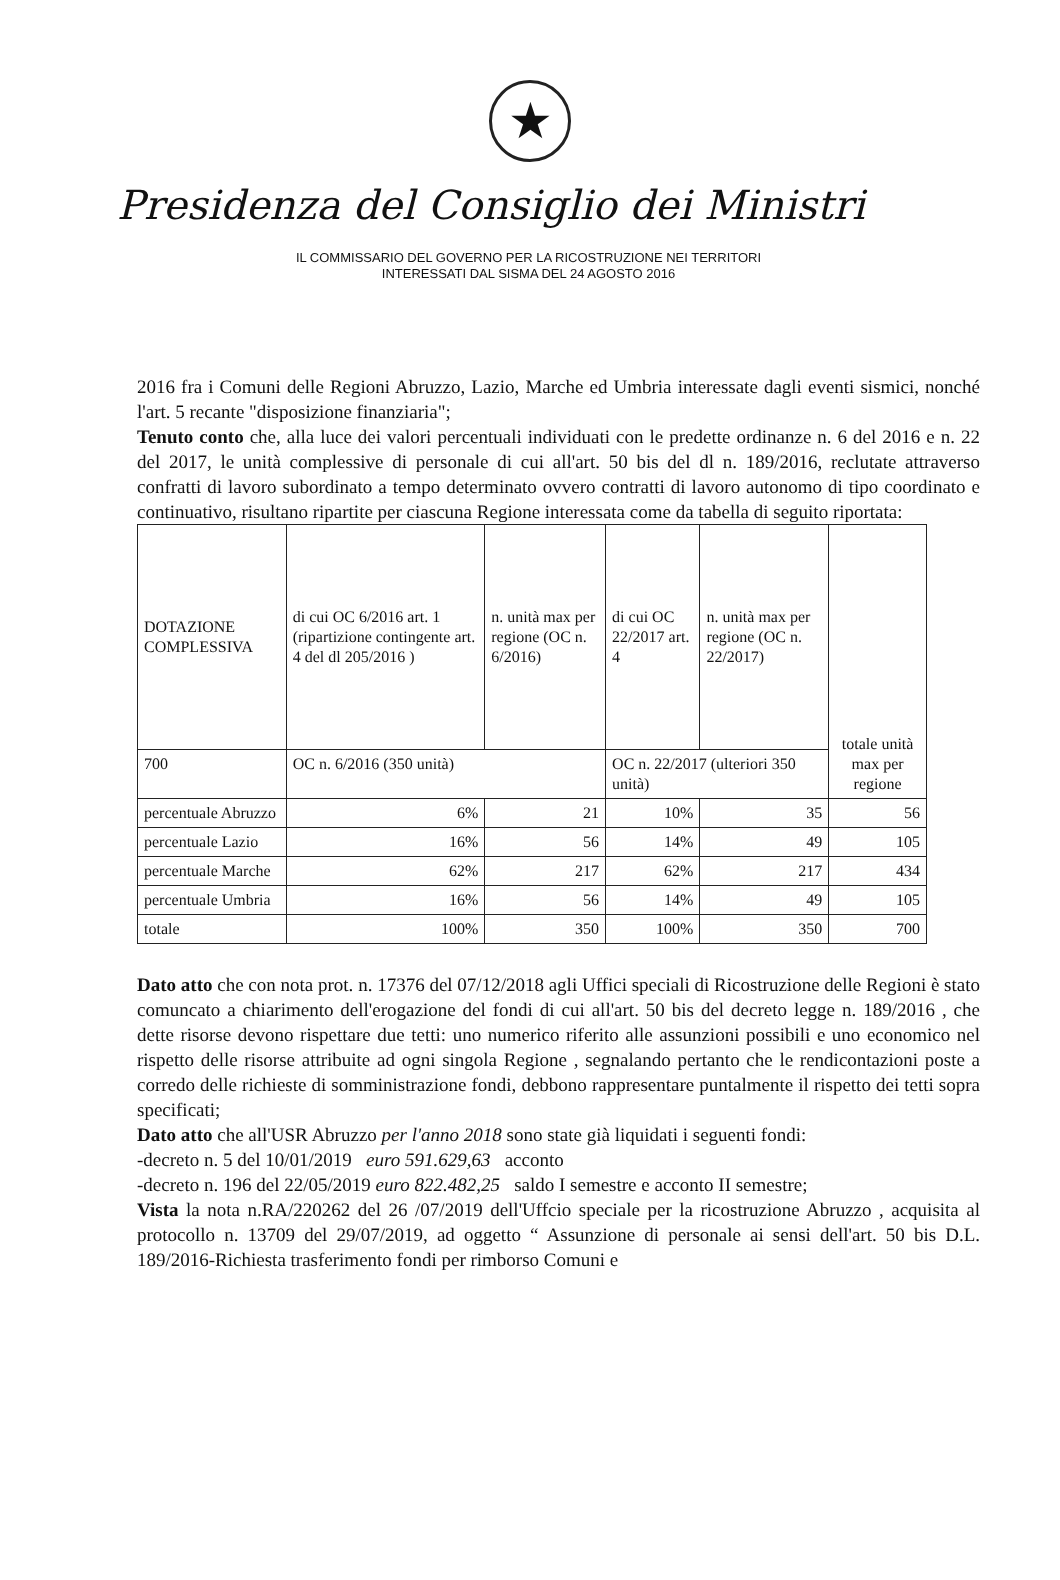★
Presidenza del Consiglio dei Ministri
IL COMMISSARIO DEL GOVERNO PER LA RICOSTRUZIONE NEI TERRITORI
INTERESSATI DAL SISMA DEL 24 AGOSTO 2016
2016 fra i Comuni delle Regioni Abruzzo, Lazio, Marche ed Umbria interessate dagli eventi sismici, nonché l'art. 5 recante "disposizione finanziaria";
Tenuto conto che, alla luce dei valori percentuali individuati con le predette ordinanze n. 6 del 2016 e n. 22 del 2017, le unità complessive di personale di cui all'art. 50 bis del dl n. 189/2016, reclutate attraverso confratti di lavoro subordinato a tempo determinato ovvero contratti di lavoro autonomo di tipo coordinato e continuativo, risultano ripartite per ciascuna Regione interessata come da tabella di seguito riportata:
| DOTAZIONE COMPLESSIVA | di cui OC 6/2016 art. 1 (ripartizione contingente art. 4 del dl 205/2016 ) | n. unità max per regione (OC n. 6/2016) | di cui OC 22/2017 art. 4 | n. unità max per regione (OC n. 22/2017) | totale unità max per regione |
| 700 | OC n. 6/2016 (350 unità) | | OC n. 22/2017 (ulteriori 350 unità) | | |
| percentuale Abruzzo | 6% | 21 | 10% | 35 | 56 |
| percentuale Lazio | 16% | 56 | 14% | 49 | 105 |
| percentuale Marche | 62% | 217 | 62% | 217 | 434 |
| percentuale Umbria | 16% | 56 | 14% | 49 | 105 |
| totale | 100% | 350 | 100% | 350 | 700 |
Dato atto che con nota prot. n. 17376 del 07/12/2018 agli Uffici speciali di Ricostruzione delle Regioni è stato comuncato a chiarimento dell'erogazione del fondi di cui all'art. 50 bis del decreto legge n. 189/2016 , che dette risorse devono rispettare due tetti: uno numerico riferito alle assunzioni possibili e uno economico nel rispetto delle risorse attribuite ad ogni singola Regione , segnalando pertanto che le rendicontazioni poste a corredo delle richieste di somministrazione fondi, debbono rappresentare puntalmente il rispetto dei tetti sopra specificati;
Dato atto che all'USR Abruzzo per l'anno 2018 sono state già liquidati i seguenti fondi:
-decreto n. 5 del 10/01/2019 euro 591.629,63 acconto
-decreto n. 196 del 22/05/2019 euro 822.482,25 saldo I semestre e acconto II semestre;
Vista la nota n.RA/220262 del 26 /07/2019 dell'Uffcio speciale per la ricostruzione Abruzzo , acquisita al protocollo n. 13709 del 29/07/2019, ad oggetto “ Assunzione di personale ai sensi dell'art. 50 bis D.L. 189/2016-Richiesta trasferimento fondi per rimborso Comuni e